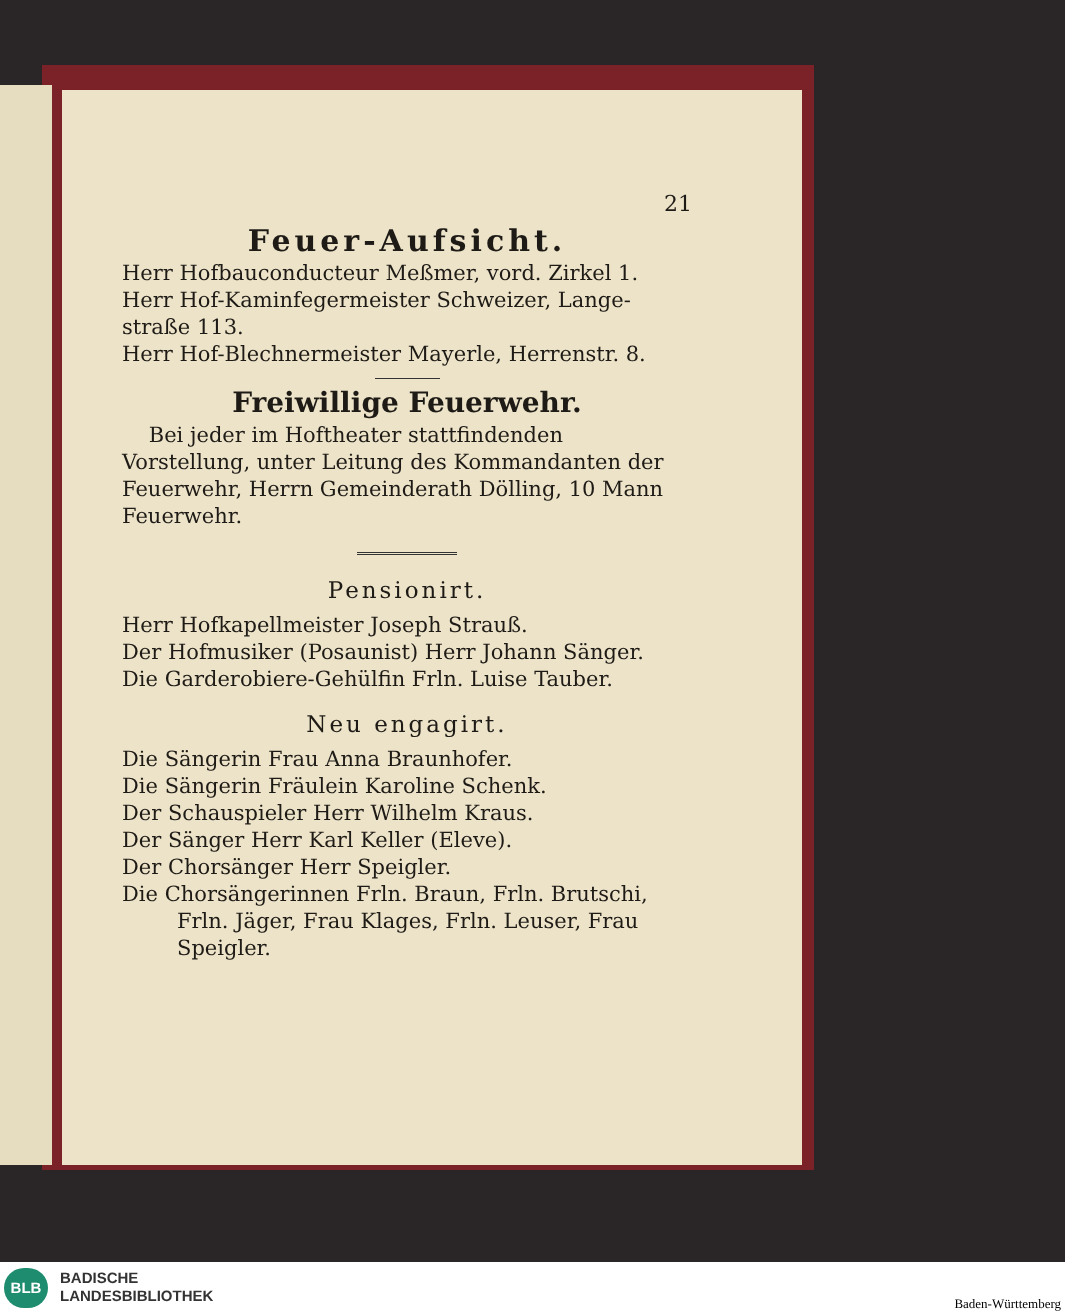21
Feuer-Aufsicht.
Herr Hofbauconducteur Meßmer, vord. Zirkel 1.
Herr Hof-Kaminfegermeister Schweizer, Lange-straße 113.
Herr Hof-Blechnermeister Mayerle, Herrenstr. 8.
Freiwillige Feuerwehr.
Bei jeder im Hoftheater stattfindenden Vorstellung, unter Leitung des Kommandanten der Feuerwehr, Herrn Gemeinderath Dölling, 10 Mann Feuerwehr.
Pensionirt.
Herr Hofkapellmeister Joseph Strauß.
Der Hofmusiker (Posaunist) Herr Johann Sänger.
Die Garderobiere-Gehülfin Frln. Luise Tauber.
Neu engagirt.
Die Sängerin Frau Anna Braunhofer.
Die Sängerin Fräulein Karoline Schenk.
Der Schauspieler Herr Wilhelm Kraus.
Der Sänger Herr Karl Keller (Eleve).
Der Chorsänger Herr Speigler.
Die Chorsängerinnen Frln. Braun, Frln. Brutschi,
Frln. Jäger, Frau Klages, Frln. Leuser, Frau Speigler.
BLB
BADISCHE
LANDESBIBLIOTHEK
Baden-Württemberg